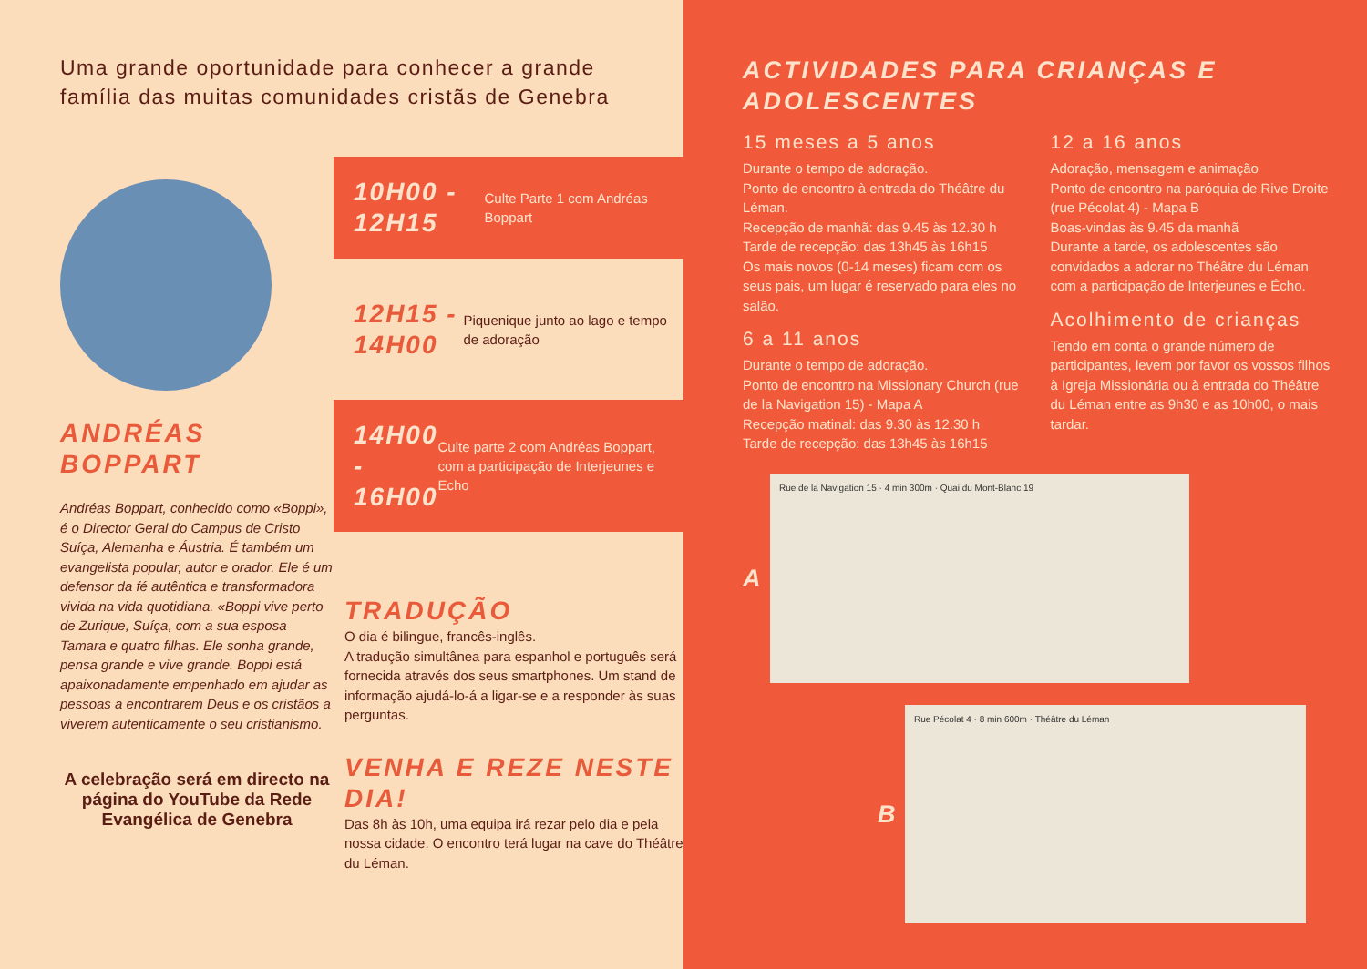Uma grande oportunidade para conhecer a grande família das muitas comunidades cristãs de Genebra
ANDRÉAS
BOPPART
Andréas Boppart, conhecido como «Boppi», é o Director Geral do Campus de Cristo Suíça, Alemanha e Áustria. É também um evangelista popular, autor e orador. Ele é um defensor da fé autêntica e transformadora vivida na vida quotidiana. «Boppi vive perto de Zurique, Suíça, com a sua esposa Tamara e quatro filhas. Ele sonha grande, pensa grande e vive grande. Boppi está apaixonadamente empenhado em ajudar as pessoas a encontrarem Deus e os cristãos a viverem autenticamente o seu cristianismo.
A celebração será em directo na página do YouTube da Rede Evangélica de Genebra
10H00 - 12H15
Culte Parte 1 com Andréas Boppart
12H15 - 14H00
Piquenique junto ao lago e tempo de adoração
14H00 - 16H00
Culte parte 2 com Andréas Boppart, com a participação de Interjeunes e Echo
TRADUÇÃO
O dia é bilingue, francês-inglês.
A tradução simultânea para espanhol e português será fornecida através dos seus smartphones. Um stand de informação ajudá-lo-á a ligar-se e a responder às suas perguntas.
VENHA E REZE NESTE DIA!
Das 8h às 10h, uma equipa irá rezar pelo dia e pela nossa cidade. O encontro terá lugar na cave do Théâtre du Léman.
ACTIVIDADES PARA CRIANÇAS E ADOLESCENTES
15 meses a 5 anos
Durante o tempo de adoração.
Ponto de encontro à entrada do Théâtre du Léman.
Recepção de manhã: das 9.45 às 12.30 h
Tarde de recepção: das 13h45 às 16h15
Os mais novos (0-14 meses) ficam com os seus pais, um lugar é reservado para eles no salão.
6 a 11 anos
Durante o tempo de adoração.
Ponto de encontro na Missionary Church (rue de la Navigation 15) - Mapa A
Recepção matinal: das 9.30 às 12.30 h
Tarde de recepção: das 13h45 às 16h15
12 a 16 anos
Adoração, mensagem e animação
Ponto de encontro na paróquia de Rive Droite (rue Pécolat 4) - Mapa B
Boas-vindas às 9.45 da manhã
Durante a tarde, os adolescentes são convidados a adorar no Théâtre du Léman com a participação de Interjeunes e Écho.
Acolhimento de crianças
Tendo em conta o grande número de participantes, levem por favor os vossos filhos à Igreja Missionária ou à entrada do Théâtre du Léman entre as 9h30 e as 10h00, o mais tardar.
A
Rue de la Navigation 15 · 4 min 300m · Quai du Mont-Blanc 19
B
Rue Pécolat 4 · 8 min 600m · Théâtre du Léman